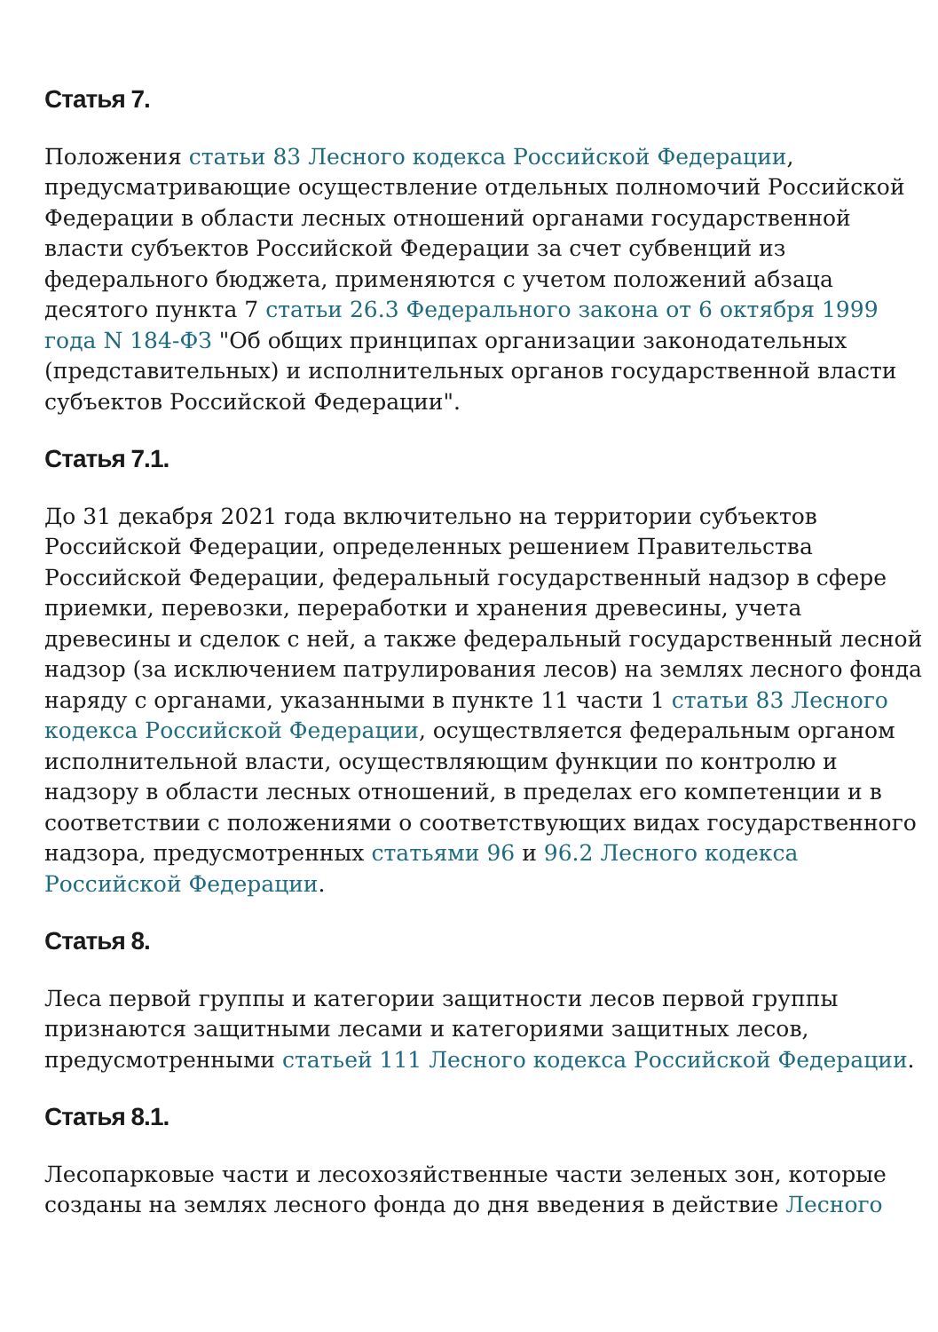Статья 7.
Положения статьи 83 Лесного кодекса Российской Федерации, предусматривающие осуществление отдельных полномочий Российской Федерации в области лесных отношений органами государственной власти субъектов Российской Федерации за счет субвенций из федерального бюджета, применяются с учетом положений абзаца десятого пункта 7 статьи 26.3 Федерального закона от 6 октября 1999 года N 184-ФЗ "Об общих принципах организации законодательных (представительных) и исполнительных органов государственной власти субъектов Российской Федерации".
Статья 7.1.
До 31 декабря 2021 года включительно на территории субъектов Российской Федерации, определенных решением Правительства Российской Федерации, федеральный государственный надзор в сфере приемки, перевозки, переработки и хранения древесины, учета древесины и сделок с ней, а также федеральный государственный лесной надзор (за исключением патрулирования лесов) на землях лесного фонда наряду с органами, указанными в пункте 11 части 1 статьи 83 Лесного кодекса Российской Федерации, осуществляется федеральным органом исполнительной власти, осуществляющим функции по контролю и надзору в области лесных отношений, в пределах его компетенции и в соответствии с положениями о соответствующих видах государственного надзора, предусмотренных статьями 96 и 96.2 Лесного кодекса Российской Федерации.
Статья 8.
Леса первой группы и категории защитности лесов первой группы признаются защитными лесами и категориями защитных лесов, предусмотренными статьей 111 Лесного кодекса Российской Федерации.
Статья 8.1.
Лесопарковые части и лесохозяйственные части зеленых зон, которые созданы на землях лесного фонда до дня введения в действие Лесного